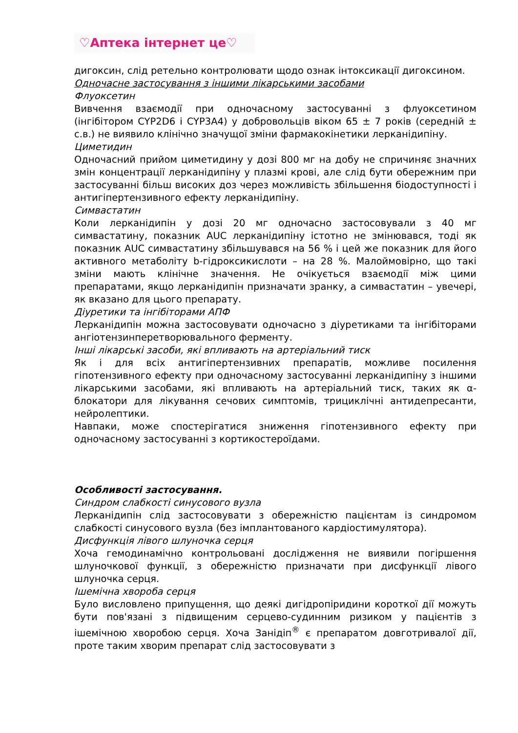♡Аптека інтернет це♡
дигоксин, слід ретельно контролювати щодо ознак інтоксикації дигоксином.
Одночасне застосування з іншими лікарськими засобами
Флуоксетин
Вивчення взаємодії при одночасному застосуванні з флуоксетином (інгібітором CYP2D6 і CYP3A4) у добровольців віком 65 ± 7 років (середній ± с.в.) не виявило клінічно значущої зміни фармакокінетики лерканідипіну.
Циметидин
Одночасний прийом циметидину у дозі 800 мг на добу не спричиняє значних змін концентрації лерканідипіну у плазмі крові, але слід бути обережним при застосуванні більш високих доз через можливість збільшення біодоступності і антигіпертензивного ефекту лерканідипіну.
Симвастатин
Коли лерканідипін у дозі 20 мг одночасно застосовували з 40 мг симвастатину, показник AUC лерканідипіну істотно не змінювався, тоді як показник AUC симвастатину збільшувався на 56 % і цей же показник для його активного метаболіту b-гідроксикислоти – на 28 %. Малоймовірно, що такі зміни мають клінічне значення. Не очікується взаємодії між цими препаратами, якщо лерканідипін призначати зранку, а симвастатин – увечері, як вказано для цього препарату.
Діуретики та інгібіторами АПФ
Лерканідипін можна застосовувати одночасно з діуретиками та інгібіторами ангіотензинперетворювального ферменту.
Інші лікарські засоби, які впливають на артеріальний тиск
Як і для всіх антигіпертензивних препаратів, можливе посилення гіпотензивного ефекту при одночасному застосуванні лерканідипіну з іншими лікарськими засобами, які впливають на артеріальний тиск, таких як α-блокатори для лікування сечових симптомів, трициклічні антидепресанти, нейролептики.
Навпаки, може спостерігатися зниження гіпотензивного ефекту при одночасному застосуванні з кортикостероїдами.
Особливості застосування.
Синдром слабкості синусового вузла
Лерканідипін слід застосовувати з обережністю пацієнтам із синдромом слабкості синусового вузла (без імплантованого кардіостимулятора).
Дисфункція лівого шлуночка серця
Хоча гемодинамічно контрольовані дослідження не виявили погіршення шлуночкової функції, з обережністю призначати при дисфункції лівого шлуночка серця.
Ішемічна хвороба серця
Було висловлено припущення, що деякі дигідропіридини короткої дії можуть бути пов'язані з підвищеним серцево-судинним ризиком у пацієнтів з ішемічною хворобою серця. Хоча Занідіп<sup>®</sup> є препаратом довготривалої дії, проте таким хворим препарат слід застосовувати з